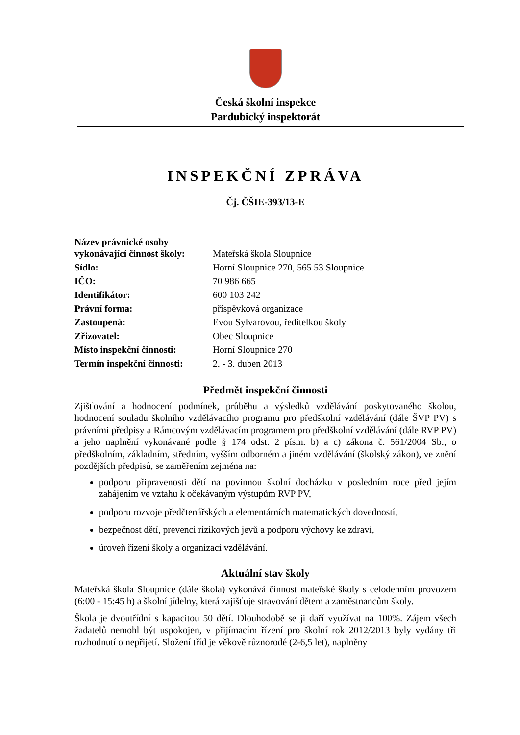Česká školní inspekce
Pardubický inspektorát
INSPEKČNÍ ZPRÁVA
Čj. ČŠIE-393/13-E
Název právnické osoby
vykonávající činnost školy: Mateřská škola Sloupnice
Sídlo: Horní Sloupnice 270, 565 53 Sloupnice
IČO: 70 986 665
Identifikátor: 600 103 242
Právní forma: příspěvková organizace
Zastoupená: Evou Sylvarovou, ředitelkou školy
Zřizovatel: Obec Sloupnice
Místo inspekční činnosti: Horní Sloupnice 270
Termín inspekční činnosti: 2. - 3. duben 2013
Předmět inspekční činnosti
Zjišťování a hodnocení podmínek, průběhu a výsledků vzdělávání poskytovaného školou, hodnocení souladu školního vzdělávacího programu pro předškolní vzdělávání (dále ŠVP PV) s právními předpisy a Rámcovým vzdělávacím programem pro předškolní vzdělávání (dále RVP PV) a jeho naplnění vykonávané podle § 174 odst. 2 písm. b) a c) zákona č. 561/2004 Sb., o předškolním, základním, středním, vyšším odborném a jiném vzdělávání (školský zákon), ve znění pozdějších předpisů, se zaměřením zejména na:
podporu připravenosti dětí na povinnou školní docházku v posledním roce před jejím zahájením ve vztahu k očekávaným výstupům RVP PV,
podporu rozvoje předčtenářských a elementárních matematických dovedností,
bezpečnost dětí, prevenci rizikových jevů a podporu výchovy ke zdraví,
úroveň řízení školy a organizaci vzdělávání.
Aktuální stav školy
Mateřská škola Sloupnice (dále škola) vykonává činnost mateřské školy s celodenním provozem (6:00 - 15:45 h) a školní jídelny, která zajišťuje stravování dětem a zaměstnancům školy.
Škola je dvoutřídní s kapacitou 50 dětí. Dlouhodobě se ji daří využívat na 100%. Zájem všech žadatelů nemohl být uspokojen, v přijímacím řízení pro školní rok 2012/2013 byly vydány tři rozhodnutí o nepřijetí. Složení tříd je věkově různorodé (2-6,5 let), naplněny